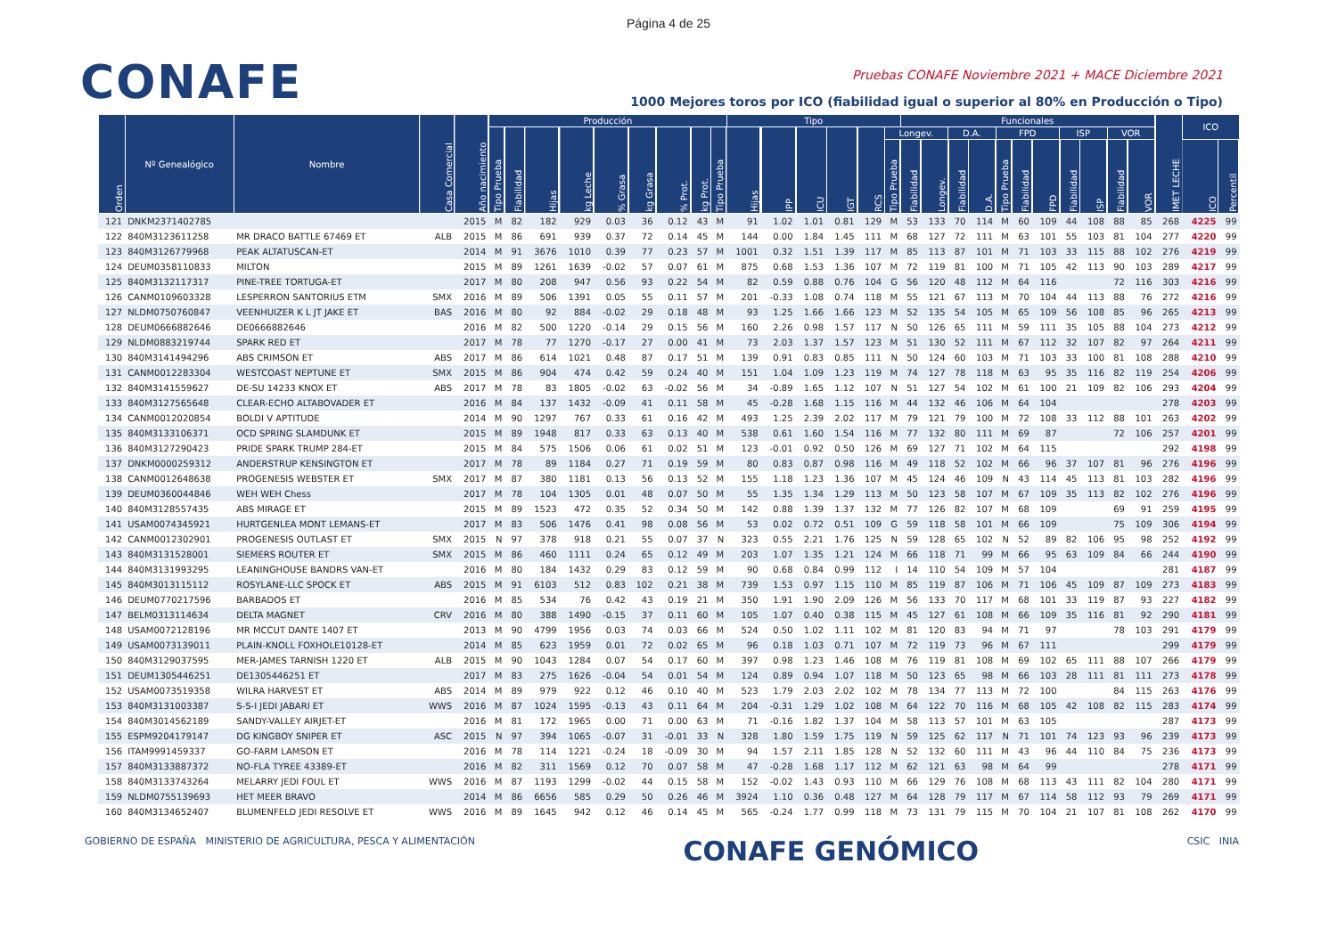Página 4 de 25
CONAFE
Pruebas CONAFE Noviembre 2021 + MACE Diciembre 2021
1000 Mejores toros por ICO (fiabilidad igual o superior al 80% en Producción o Tipo)
| Orden | Nº Genealógico | Nombre | Casa Comercial | Año nacimiento | Producción | | | | | | | | | Tipo | | | | | | Funcionales | | | | | | | | | | | IMET LECHE | ICO | |
| --- | --- | --- | --- | --- | --- | --- | --- | --- | --- | --- | --- | --- | --- | --- | --- | --- | --- | --- | --- | --- | --- | --- | --- | --- | --- | --- | --- | --- | --- | --- | --- | --- | --- |
| | | | | | Tipo Prueba | Fiabilidad | Hijas | kg Leche | % Grasa | kg Grasa | % Prot. | kg Prot. | Tipo Prueba | Hijas | IPP | ICU | IGT | RCS | Longev. | | | D.A. | | FPD | | | ISP | | VOR | | | | |
| | | | | | | | | | | | | | | | | | | | Tipo Prueba | Fiabilidad | Longev. | Fiabilidad | D.A. | Tipo Prueba | Fiabilidad | FPD | Fiabilidad | ISP | Fiabilidad | VOR | | ICO | Percentil |
| 121 | DNKM2371402785 | | | 2015 | M | 82 | 182 | 929 | 0.03 | 36 | 0.12 | 43 | M | 91 | 1.02 | 1.01 | 0.81 | 129 | M | 53 | 133 | 70 | 114 | M | 60 | 109 | 44 | 108 | 88 | 85 | 268 | 4225 | 99 |
| 122 | 840M3123611258 | MR DRACO BATTLE 67469 ET | ALB | 2015 | M | 86 | 691 | 939 | 0.37 | 72 | 0.14 | 45 | M | 144 | 0.00 | 1.84 | 1.45 | 111 | M | 68 | 127 | 72 | 111 | M | 63 | 101 | 55 | 103 | 81 | 104 | 277 | 4220 | 99 |
| 123 | 840M3126779968 | PEAK ALTATUSCAN-ET | | 2014 | M | 91 | 3676 | 1010 | 0.39 | 77 | 0.23 | 57 | M | 1001 | 0.32 | 1.51 | 1.39 | 117 | M | 85 | 113 | 87 | 101 | M | 71 | 103 | 33 | 115 | 88 | 102 | 276 | 4219 | 99 |
| 124 | DEUM0358110833 | MILTON | | 2015 | M | 89 | 1261 | 1639 | -0.02 | 57 | 0.07 | 61 | M | 875 | 0.68 | 1.53 | 1.36 | 107 | M | 72 | 119 | 81 | 100 | M | 71 | 105 | 42 | 113 | 90 | 103 | 289 | 4217 | 99 |
| 125 | 840M3132117317 | PINE-TREE TORTUGA-ET | | 2017 | M | 80 | 208 | 947 | 0.56 | 93 | 0.22 | 54 | M | 82 | 0.59 | 0.88 | 0.76 | 104 | G | 56 | 120 | 48 | 112 | M | 64 | 116 | | | 72 | 116 | 303 | 4216 | 99 |
| 126 | CANM0109603328 | LESPERRON SANTORIUS ETM | SMX | 2016 | M | 89 | 506 | 1391 | 0.05 | 55 | 0.11 | 57 | M | 201 | -0.33 | 1.08 | 0.74 | 118 | M | 55 | 121 | 67 | 113 | M | 70 | 104 | 44 | 113 | 88 | 76 | 272 | 4216 | 99 |
| 127 | NLDM0750760847 | VEENHUIZER K L JT JAKE ET | BAS | 2016 | M | 80 | 92 | 884 | -0.02 | 29 | 0.18 | 48 | M | 93 | 1.25 | 1.66 | 1.66 | 123 | M | 52 | 135 | 54 | 105 | M | 65 | 109 | 56 | 108 | 85 | 96 | 265 | 4213 | 99 |
| 128 | DEUM0666882646 | DE0666882646 | | 2016 | M | 82 | 500 | 1220 | -0.14 | 29 | 0.15 | 56 | M | 160 | 2.26 | 0.98 | 1.57 | 117 | N | 50 | 126 | 65 | 111 | M | 59 | 111 | 35 | 105 | 88 | 104 | 273 | 4212 | 99 |
| 129 | NLDM0883219744 | SPARK RED ET | | 2017 | M | 78 | 77 | 1270 | -0.17 | 27 | 0.00 | 41 | M | 73 | 2.03 | 1.37 | 1.57 | 123 | M | 51 | 130 | 52 | 111 | M | 67 | 112 | 32 | 107 | 82 | 97 | 264 | 4211 | 99 |
| 130 | 840M3141494296 | ABS CRIMSON ET | ABS | 2017 | M | 86 | 614 | 1021 | 0.48 | 87 | 0.17 | 51 | M | 139 | 0.91 | 0.83 | 0.85 | 111 | N | 50 | 124 | 60 | 103 | M | 71 | 103 | 33 | 100 | 81 | 108 | 288 | 4210 | 99 |
| 131 | CANM0012283304 | WESTCOAST NEPTUNE ET | SMX | 2015 | M | 86 | 904 | 474 | 0.42 | 59 | 0.24 | 40 | M | 151 | 1.04 | 1.09 | 1.23 | 119 | M | 74 | 127 | 78 | 118 | M | 63 | 95 | 35 | 116 | 82 | 119 | 254 | 4206 | 99 |
| 132 | 840M3141559627 | DE-SU 14233 KNOX ET | ABS | 2017 | M | 78 | 83 | 1805 | -0.02 | 63 | -0.02 | 56 | M | 34 | -0.89 | 1.65 | 1.12 | 107 | N | 51 | 127 | 54 | 102 | M | 61 | 100 | 21 | 109 | 82 | 106 | 293 | 4204 | 99 |
| 133 | 840M3127565648 | CLEAR-ECHO ALTABOVADER ET | | 2016 | M | 84 | 137 | 1432 | -0.09 | 41 | 0.11 | 58 | M | 45 | -0.28 | 1.68 | 1.15 | 116 | M | 44 | 132 | 46 | 106 | M | 64 | 104 | | | | | 278 | 4203 | 99 |
| 134 | CANM0012020854 | BOLDI V APTITUDE | | 2014 | M | 90 | 1297 | 767 | 0.33 | 61 | 0.16 | 42 | M | 493 | 1.25 | 2.39 | 2.02 | 117 | M | 79 | 121 | 79 | 100 | M | 72 | 108 | 33 | 112 | 88 | 101 | 263 | 4202 | 99 |
| 135 | 840M3133106371 | OCD SPRING SLAMDUNK ET | | 2015 | M | 89 | 1948 | 817 | 0.33 | 63 | 0.13 | 40 | M | 538 | 0.61 | 1.60 | 1.54 | 116 | M | 77 | 132 | 80 | 111 | M | 69 | 87 | | | 72 | 106 | 257 | 4201 | 99 |
| 136 | 840M3127290423 | PRIDE SPARK TRUMP 284-ET | | 2015 | M | 84 | 575 | 1506 | 0.06 | 61 | 0.02 | 51 | M | 123 | -0.01 | 0.92 | 0.50 | 126 | M | 69 | 127 | 71 | 102 | M | 64 | 115 | | | | | 292 | 4198 | 99 |
| 137 | DNKM0000259312 | ANDERSTRUP KENSINGTON ET | | 2017 | M | 78 | 89 | 1184 | 0.27 | 71 | 0.19 | 59 | M | 80 | 0.83 | 0.87 | 0.98 | 116 | M | 49 | 118 | 52 | 102 | M | 66 | 96 | 37 | 107 | 81 | 96 | 276 | 4196 | 99 |
| 138 | CANM0012648638 | PROGENESIS WEBSTER ET | SMX | 2017 | M | 87 | 380 | 1181 | 0.13 | 56 | 0.13 | 52 | M | 155 | 1.18 | 1.23 | 1.36 | 107 | M | 45 | 124 | 46 | 109 | N | 43 | 114 | 45 | 113 | 81 | 103 | 282 | 4196 | 99 |
| 139 | DEUM0360044846 | WEH WEH Chess | | 2017 | M | 78 | 104 | 1305 | 0.01 | 48 | 0.07 | 50 | M | 55 | 1.35 | 1.34 | 1.29 | 113 | M | 50 | 123 | 58 | 107 | M | 67 | 109 | 35 | 113 | 82 | 102 | 276 | 4196 | 99 |
| 140 | 840M3128557435 | ABS MIRAGE ET | | 2015 | M | 89 | 1523 | 472 | 0.35 | 52 | 0.34 | 50 | M | 142 | 0.88 | 1.39 | 1.37 | 132 | M | 77 | 126 | 82 | 107 | M | 68 | 109 | | | 69 | 91 | 259 | 4195 | 99 |
| 141 | USAM0074345921 | HURTGENLEA MONT LEMANS-ET | | 2017 | M | 83 | 506 | 1476 | 0.41 | 98 | 0.08 | 56 | M | 53 | 0.02 | 0.72 | 0.51 | 109 | G | 59 | 118 | 58 | 101 | M | 66 | 109 | | | 75 | 109 | 306 | 4194 | 99 |
| 142 | CANM0012302901 | PROGENESIS OUTLAST ET | SMX | 2015 | N | 97 | 378 | 918 | 0.21 | 55 | 0.07 | 37 | N | 323 | 0.55 | 2.21 | 1.76 | 125 | N | 59 | 128 | 65 | 102 | N | 52 | 89 | 82 | 106 | 95 | 98 | 252 | 4192 | 99 |
| 143 | 840M3131528001 | SIEMERS ROUTER ET | SMX | 2015 | M | 86 | 460 | 1111 | 0.24 | 65 | 0.12 | 49 | M | 203 | 1.07 | 1.35 | 1.21 | 124 | M | 66 | 118 | 71 | 99 | M | 66 | 95 | 63 | 109 | 84 | 66 | 244 | 4190 | 99 |
| 144 | 840M3131993295 | LEANINGHOUSE BANDRS VAN-ET | | 2016 | M | 80 | 184 | 1432 | 0.29 | 83 | 0.12 | 59 | M | 90 | 0.68 | 0.84 | 0.99 | 112 | I | 14 | 110 | 54 | 109 | M | 57 | 104 | | | | | 281 | 4187 | 99 |
| 145 | 840M3013115112 | ROSYLANE-LLC SPOCK ET | ABS | 2015 | M | 91 | 6103 | 512 | 0.83 | 102 | 0.21 | 38 | M | 739 | 1.53 | 0.97 | 1.15 | 110 | M | 85 | 119 | 87 | 106 | M | 71 | 106 | 45 | 109 | 87 | 109 | 273 | 4183 | 99 |
| 146 | DEUM0770217596 | BARBADOS ET | | 2016 | M | 85 | 534 | 76 | 0.42 | 43 | 0.19 | 21 | M | 350 | 1.91 | 1.90 | 2.09 | 126 | M | 56 | 133 | 70 | 117 | M | 68 | 101 | 33 | 119 | 87 | 93 | 227 | 4182 | 99 |
| 147 | BELM0313114634 | DELTA MAGNET | CRV | 2016 | M | 80 | 388 | 1490 | -0.15 | 37 | 0.11 | 60 | M | 105 | 1.07 | 0.40 | 0.38 | 115 | M | 45 | 127 | 61 | 108 | M | 66 | 109 | 35 | 116 | 81 | 92 | 290 | 4181 | 99 |
| 148 | USAM0072128196 | MR MCCUT DANTE 1407 ET | | 2013 | M | 90 | 4799 | 1956 | 0.03 | 74 | 0.03 | 66 | M | 524 | 0.50 | 1.02 | 1.11 | 102 | M | 81 | 120 | 83 | 94 | M | 71 | 97 | | | 78 | 103 | 291 | 4179 | 99 |
| 149 | USAM0073139011 | PLAIN-KNOLL FOXHOLE10128-ET | | 2014 | M | 85 | 623 | 1959 | 0.01 | 72 | 0.02 | 65 | M | 96 | 0.18 | 1.03 | 0.71 | 107 | M | 72 | 119 | 73 | 96 | M | 67 | 111 | | | | | 299 | 4179 | 99 |
| 150 | 840M3129037595 | MER-JAMES TARNISH 1220 ET | ALB | 2015 | M | 90 | 1043 | 1284 | 0.07 | 54 | 0.17 | 60 | M | 397 | 0.98 | 1.23 | 1.46 | 108 | M | 76 | 119 | 81 | 108 | M | 69 | 102 | 65 | 111 | 88 | 107 | 266 | 4179 | 99 |
| 151 | DEUM1305446251 | DE1305446251 ET | | 2017 | M | 83 | 275 | 1626 | -0.04 | 54 | 0.01 | 54 | M | 124 | 0.89 | 0.94 | 1.07 | 118 | M | 50 | 123 | 65 | 98 | M | 66 | 103 | 28 | 111 | 81 | 111 | 273 | 4178 | 99 |
| 152 | USAM0073519358 | WILRA HARVEST ET | ABS | 2014 | M | 89 | 979 | 922 | 0.12 | 46 | 0.10 | 40 | M | 523 | 1.79 | 2.03 | 2.02 | 102 | M | 78 | 134 | 77 | 113 | M | 72 | 100 | | | 84 | 115 | 263 | 4176 | 99 |
| 153 | 840M3131003387 | S-S-I JEDI JABARI ET | WWS | 2016 | M | 87 | 1024 | 1595 | -0.13 | 43 | 0.11 | 64 | M | 204 | -0.31 | 1.29 | 1.02 | 108 | M | 64 | 122 | 70 | 116 | M | 68 | 105 | 42 | 108 | 82 | 115 | 283 | 4174 | 99 |
| 154 | 840M3014562189 | SANDY-VALLEY AIRJET-ET | | 2016 | M | 81 | 172 | 1965 | 0.00 | 71 | 0.00 | 63 | M | 71 | -0.16 | 1.82 | 1.37 | 104 | M | 58 | 113 | 57 | 101 | M | 63 | 105 | | | | | 287 | 4173 | 99 |
| 155 | ESPM9204179147 | DG KINGBOY SNIPER ET | ASC | 2015 | N | 97 | 394 | 1065 | -0.07 | 31 | -0.01 | 33 | N | 328 | 1.80 | 1.59 | 1.75 | 119 | N | 59 | 125 | 62 | 117 | N | 71 | 101 | 74 | 123 | 93 | 96 | 239 | 4173 | 99 |
| 156 | ITAM9991459337 | GO-FARM LAMSON ET | | 2016 | M | 78 | 114 | 1221 | -0.24 | 18 | -0.09 | 30 | M | 94 | 1.57 | 2.11 | 1.85 | 128 | N | 52 | 132 | 60 | 111 | M | 43 | 96 | 44 | 110 | 84 | 75 | 236 | 4173 | 99 |
| 157 | 840M3133887372 | NO-FLA TYREE 43389-ET | | 2016 | M | 82 | 311 | 1569 | 0.12 | 70 | 0.07 | 58 | M | 47 | -0.28 | 1.68 | 1.17 | 112 | M | 62 | 121 | 63 | 98 | M | 64 | 99 | | | | | 278 | 4171 | 99 |
| 158 | 840M3133743264 | MELARRY JEDI FOUL ET | WWS | 2016 | M | 87 | 1193 | 1299 | -0.02 | 44 | 0.15 | 58 | M | 152 | -0.02 | 1.43 | 0.93 | 110 | M | 66 | 129 | 76 | 108 | M | 68 | 113 | 43 | 111 | 82 | 104 | 280 | 4171 | 99 |
| 159 | NLDM0755139693 | HET MEER BRAVO | | 2014 | M | 86 | 6656 | 585 | 0.29 | 50 | 0.26 | 46 | M | 3924 | 1.10 | 0.36 | 0.48 | 127 | M | 64 | 128 | 79 | 117 | M | 67 | 114 | 58 | 112 | 93 | 79 | 269 | 4171 | 99 |
| 160 | 840M3134652407 | BLUMENFELD JEDI RESOLVE ET | WWS | 2016 | M | 89 | 1645 | 942 | 0.12 | 46 | 0.14 | 45 | M | 565 | -0.24 | 1.77 | 0.99 | 118 | M | 73 | 131 | 79 | 115 | M | 70 | 104 | 21 | 107 | 81 | 108 | 262 | 4170 | 99 |
GOBIERNO DE ESPAÑA MINISTERIO DE AGRICULTURA, PESCA Y ALIMENTACIÓN
CONAFE GENÓMICO
CSIC INIA